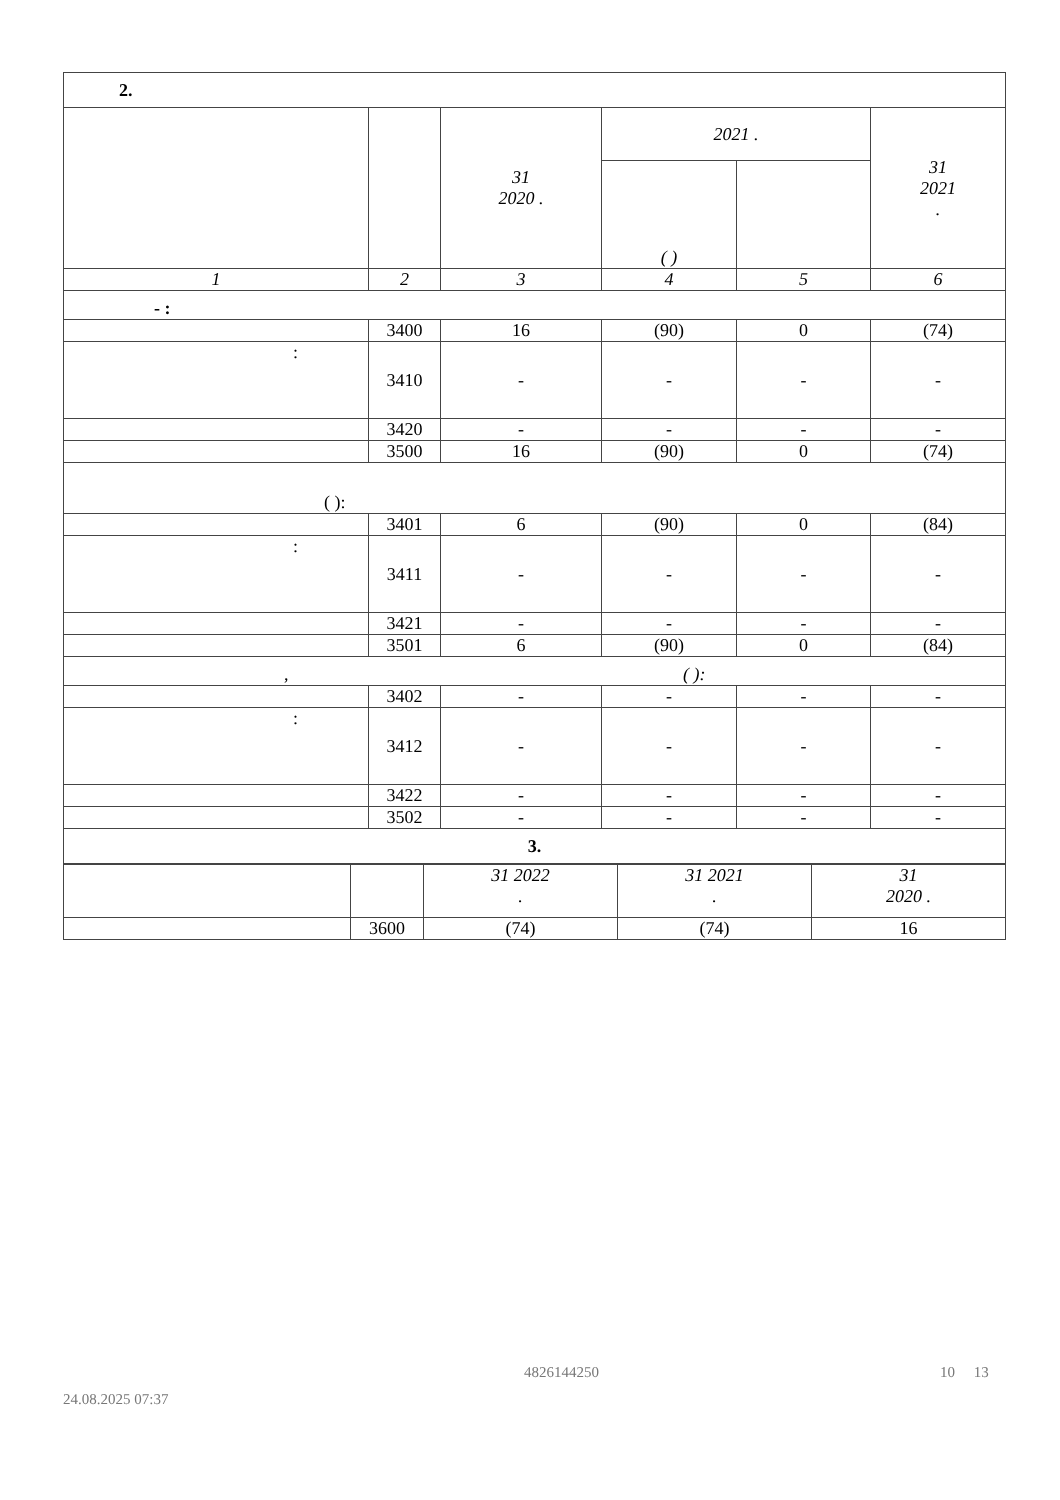| 2. | | | | | |
| | | 31 2020 . | 2021 . | | 31 2021 . |
| | | | ( ) | | |
| 1 | 2 | 3 | 4 | 5 | 6 |
| - : | | | | | |
| | 3400 | 16 | (90) | 0 | (74) |
| : | 3410 | - | - | - | - |
| | 3420 | - | - | - | - |
| | 3500 | 16 | (90) | 0 | (74) |
| ( ): | | | | | |
| | 3401 | 6 | (90) | 0 | (84) |
| : | 3411 | - | - | - | - |
| | 3421 | - | - | - | - |
| | 3501 | 6 | (90) | 0 | (84) |
| , ( ): | | | | | |
| | 3402 | - | - | - | - |
| : | 3412 | - | - | - | - |
| | 3422 | - | - | - | - |
| | 3502 | - | - | - | - |
| 3. | | | | | |
| | | 31 2022 . | 31 2021 . | 31 2020 . |
| --- | --- | --- | --- | --- |
| | 3600 | (74) | (74) | 16 |
4826144250 10 13
24.08.2025 07:37